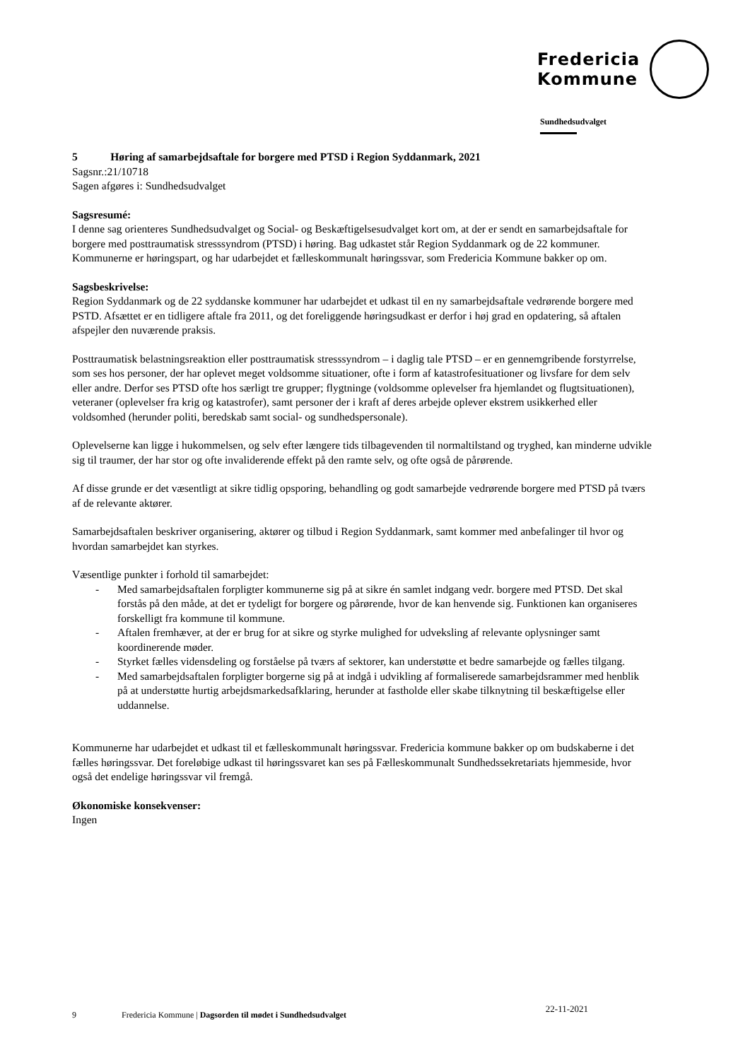Fredericia
Kommune
Sundhedsudvalget
5 Høring af samarbejdsaftale for borgere med PTSD i Region Syddanmark, 2021
Sagsnr.:21/10718
Sagen afgøres i: Sundhedsudvalget
Sagsresumé:
I denne sag orienteres Sundhedsudvalget og Social- og Beskæftigelsesudvalget kort om, at der er sendt en samarbejdsaftale for borgere med posttraumatisk stresssyndrom (PTSD) i høring. Bag udkastet står Region Syddanmark og de 22 kommuner. Kommunerne er høringspart, og har udarbejdet et fælleskommunalt høringssvar, som Fredericia Kommune bakker op om.
Sagsbeskrivelse:
Region Syddanmark og de 22 syddanske kommuner har udarbejdet et udkast til en ny samarbejdsaftale vedrørende borgere med PSTD. Afsættet er en tidligere aftale fra 2011, og det foreliggende høringsudkast er derfor i høj grad en opdatering, så aftalen afspejler den nuværende praksis.
Posttraumatisk belastningsreaktion eller posttraumatisk stresssyndrom – i daglig tale PTSD – er en gennemgribende forstyrrelse, som ses hos personer, der har oplevet meget voldsomme situationer, ofte i form af katastrofesituationer og livsfare for dem selv eller andre. Derfor ses PTSD ofte hos særligt tre grupper; flygtninge (voldsomme oplevelser fra hjemlandet og flugtsituationen), veteraner (oplevelser fra krig og katastrofer), samt personer der i kraft af deres arbejde oplever ekstrem usikkerhed eller voldsomhed (herunder politi, beredskab samt social- og sundhedspersonale).
Oplevelserne kan ligge i hukommelsen, og selv efter længere tids tilbagevenden til normaltilstand og tryghed, kan minderne udvikle sig til traumer, der har stor og ofte invaliderende effekt på den ramte selv, og ofte også de pårørende.
Af disse grunde er det væsentligt at sikre tidlig opsporing, behandling og godt samarbejde vedrørende borgere med PTSD på tværs af de relevante aktører.
Samarbejdsaftalen beskriver organisering, aktører og tilbud i Region Syddanmark, samt kommer med anbefalinger til hvor og hvordan samarbejdet kan styrkes.
Væsentlige punkter i forhold til samarbejdet:
- Med samarbejdsaftalen forpligter kommunerne sig på at sikre én samlet indgang vedr. borgere med PTSD. Det skal forstås på den måde, at det er tydeligt for borgere og pårørende, hvor de kan henvende sig. Funktionen kan organiseres forskelligt fra kommune til kommune.
- Aftalen fremhæver, at der er brug for at sikre og styrke mulighed for udveksling af relevante oplysninger samt koordinerende møder.
- Styrket fælles vidensdeling og forståelse på tværs af sektorer, kan understøtte et bedre samarbejde og fælles tilgang.
- Med samarbejdsaftalen forpligter borgerne sig på at indgå i udvikling af formaliserede samarbejdsrammer med henblik på at understøtte hurtig arbejdsmarkedsafklaring, herunder at fastholde eller skabe tilknytning til beskæftigelse eller uddannelse.
Kommunerne har udarbejdet et udkast til et fælleskommunalt høringssvar. Fredericia kommune bakker op om budskaberne i det fælles høringssvar. Det foreløbige udkast til høringssvaret kan ses på Fælleskommunalt Sundhedssekretariats hjemmeside, hvor også det endelige høringssvar vil fremgå.
Økonomiske konsekvenser:
Ingen
9 Fredericia Kommune | Dagsorden til mødet i Sundhedsudvalget 22-11-2021